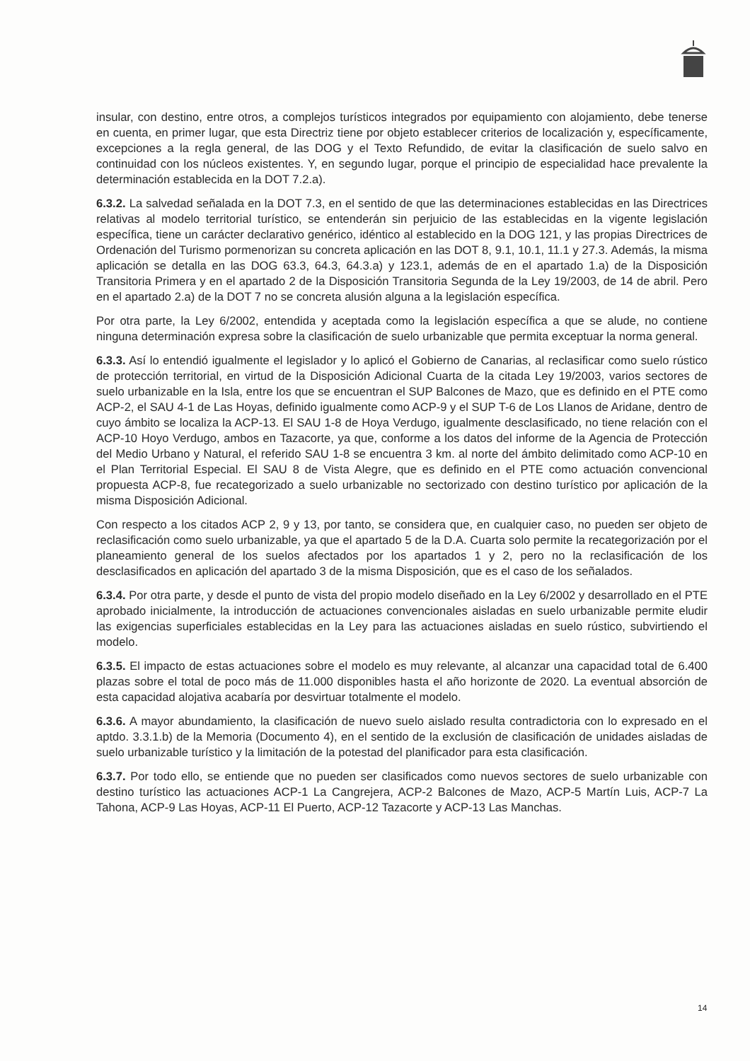insular, con destino, entre otros, a complejos turísticos integrados por equipamiento con alojamiento, debe tenerse en cuenta, en primer lugar, que esta Directriz tiene por objeto establecer criterios de localización y, específicamente, excepciones a la regla general, de las DOG y el Texto Refundido, de evitar la clasificación de suelo salvo en continuidad con los núcleos existentes. Y, en segundo lugar, porque el principio de especialidad hace prevalente la determinación establecida en la DOT 7.2.a).
6.3.2. La salvedad señalada en la DOT 7.3, en el sentido de que las determinaciones establecidas en las Directrices relativas al modelo territorial turístico, se entenderán sin perjuicio de las establecidas en la vigente legislación específica, tiene un carácter declarativo genérico, idéntico al establecido en la DOG 121, y las propias Directrices de Ordenación del Turismo pormenorizan su concreta aplicación en las DOT 8, 9.1, 10.1, 11.1 y 27.3. Además, la misma aplicación se detalla en las DOG 63.3, 64.3, 64.3.a) y 123.1, además de en el apartado 1.a) de la Disposición Transitoria Primera y en el apartado 2 de la Disposición Transitoria Segunda de la Ley 19/2003, de 14 de abril. Pero en el apartado 2.a) de la DOT 7 no se concreta alusión alguna a la legislación específica.
Por otra parte, la Ley 6/2002, entendida y aceptada como la legislación específica a que se alude, no contiene ninguna determinación expresa sobre la clasificación de suelo urbanizable que permita exceptuar la norma general.
6.3.3. Así lo entendió igualmente el legislador y lo aplicó el Gobierno de Canarias, al reclasificar como suelo rústico de protección territorial, en virtud de la Disposición Adicional Cuarta de la citada Ley 19/2003, varios sectores de suelo urbanizable en la Isla, entre los que se encuentran el SUP Balcones de Mazo, que es definido en el PTE como ACP-2, el SAU 4-1 de Las Hoyas, definido igualmente como ACP-9 y el SUP T-6 de Los Llanos de Aridane, dentro de cuyo ámbito se localiza la ACP-13. El SAU 1-8 de Hoya Verdugo, igualmente desclasificado, no tiene relación con el ACP-10 Hoyo Verdugo, ambos en Tazacorte, ya que, conforme a los datos del informe de la Agencia de Protección del Medio Urbano y Natural, el referido SAU 1-8 se encuentra 3 km. al norte del ámbito delimitado como ACP-10 en el Plan Territorial Especial. El SAU 8 de Vista Alegre, que es definido en el PTE como actuación convencional propuesta ACP-8, fue recategorizado a suelo urbanizable no sectorizado con destino turístico por aplicación de la misma Disposición Adicional.
Con respecto a los citados ACP 2, 9 y 13, por tanto, se considera que, en cualquier caso, no pueden ser objeto de reclasificación como suelo urbanizable, ya que el apartado 5 de la D.A. Cuarta solo permite la recategorización por el planeamiento general de los suelos afectados por los apartados 1 y 2, pero no la reclasificación de los desclasificados en aplicación del apartado 3 de la misma Disposición, que es el caso de los señalados.
6.3.4. Por otra parte, y desde el punto de vista del propio modelo diseñado en la Ley 6/2002 y desarrollado en el PTE aprobado inicialmente, la introducción de actuaciones convencionales aisladas en suelo urbanizable permite eludir las exigencias superficiales establecidas en la Ley para las actuaciones aisladas en suelo rústico, subvirtiendo el modelo.
6.3.5. El impacto de estas actuaciones sobre el modelo es muy relevante, al alcanzar una capacidad total de 6.400 plazas sobre el total de poco más de 11.000 disponibles hasta el año horizonte de 2020. La eventual absorción de esta capacidad alojativa acabaría por desvirtuar totalmente el modelo.
6.3.6. A mayor abundamiento, la clasificación de nuevo suelo aislado resulta contradictoria con lo expresado en el aptdo. 3.3.1.b) de la Memoria (Documento 4), en el sentido de la exclusión de clasificación de unidades aisladas de suelo urbanizable turístico y la limitación de la potestad del planificador para esta clasificación.
6.3.7. Por todo ello, se entiende que no pueden ser clasificados como nuevos sectores de suelo urbanizable con destino turístico las actuaciones ACP-1 La Cangrejera, ACP-2 Balcones de Mazo, ACP-5 Martín Luis, ACP-7 La Tahona, ACP-9 Las Hoyas, ACP-11 El Puerto, ACP-12 Tazacorte y ACP-13 Las Manchas.
14